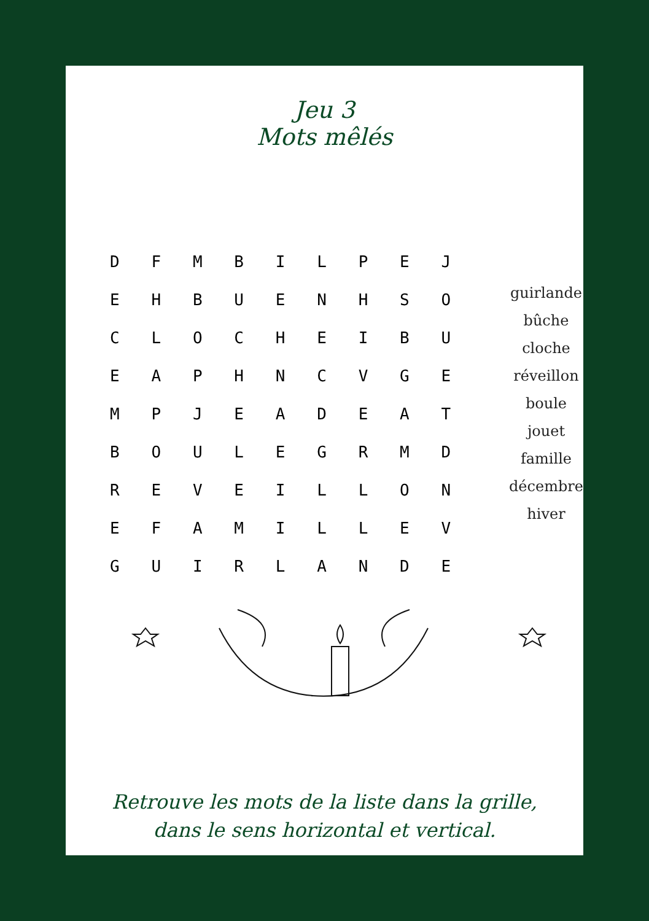Jeu 3
Mots mêlés
| D | F | M | B | I | L | P | E | J |
| E | H | B | U | E | N | H | S | O |
| C | L | O | C | H | E | I | B | U |
| E | A | P | H | N | C | V | G | E |
| M | P | J | E | A | D | E | A | T |
| B | O | U | L | E | G | R | M | D |
| R | E | V | E | I | L | L | O | N |
| E | F | A | M | I | L | L | E | V |
| G | U | I | R | L | A | N | D | E |
guirlande
bûche
cloche
réveillon
boule
jouet
famille
décembre
hiver
Retrouve les mots de la liste dans la grille,
dans le sens horizontal et vertical.